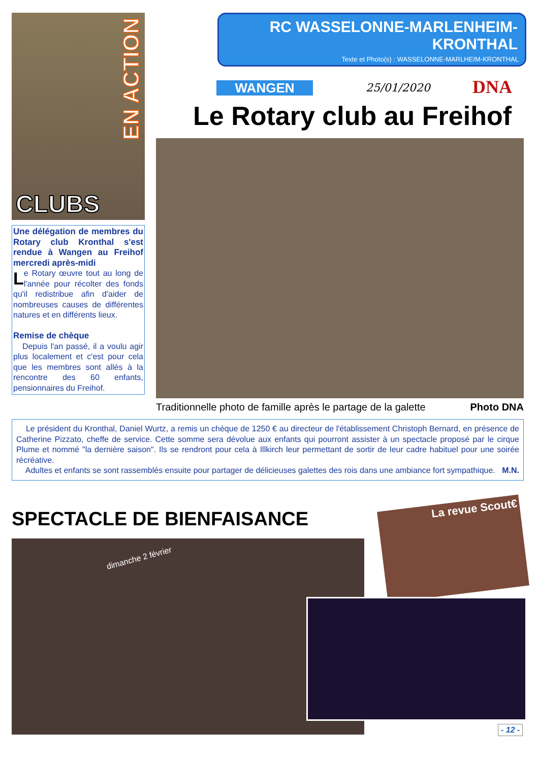EN ACTION
CLUBS
Une délégation de membres du Rotary club Kronthal s'est rendue à Wangen au Freihof mercredi après-midi
Le Rotary œuvre tout au long de l'année pour récolter des fonds qu'il redistribue afin d'aider de nombreuses causes de différentes natures et en différents lieux.
Remise de chèque
Depuis l'an passé, il a voulu agir plus localement et c'est pour cela que les membres sont allés à la rencontre des 60 enfants, pensionnaires du Freihof.
RC WASSELONNE-MARLENHEIM-KRONTHAL
Texte et Photo(s) : WASSELONNE-MARLHEIM-KRONTHAL
WANGEN 25/01/2020 DNA
Le Rotary club au Freihof
Traditionnelle photo de famille après le partage de la galette Photo DNA
Le président du Kronthal, Daniel Wurtz, a remis un chèque de 1250 € au directeur de l'établissement Christoph Bernard, en présence de Catherine Pizzato, cheffe de service. Cette somme sera dévolue aux enfants qui pourront assister à un spectacle proposé par le cirque Plume et nommé "la dernière saison". Ils se rendront pour cela à Illkirch leur permettant de sortir de leur cadre habituel pour une soirée récréative.
Adultes et enfants se sont rassemblés ensuite pour partager de délicieuses galettes des rois dans une ambiance fort sympathique. M.N.
SPECTACLE DE BIENFAISANCE
La revue Scout€
dimanche 2 février
- 12 -